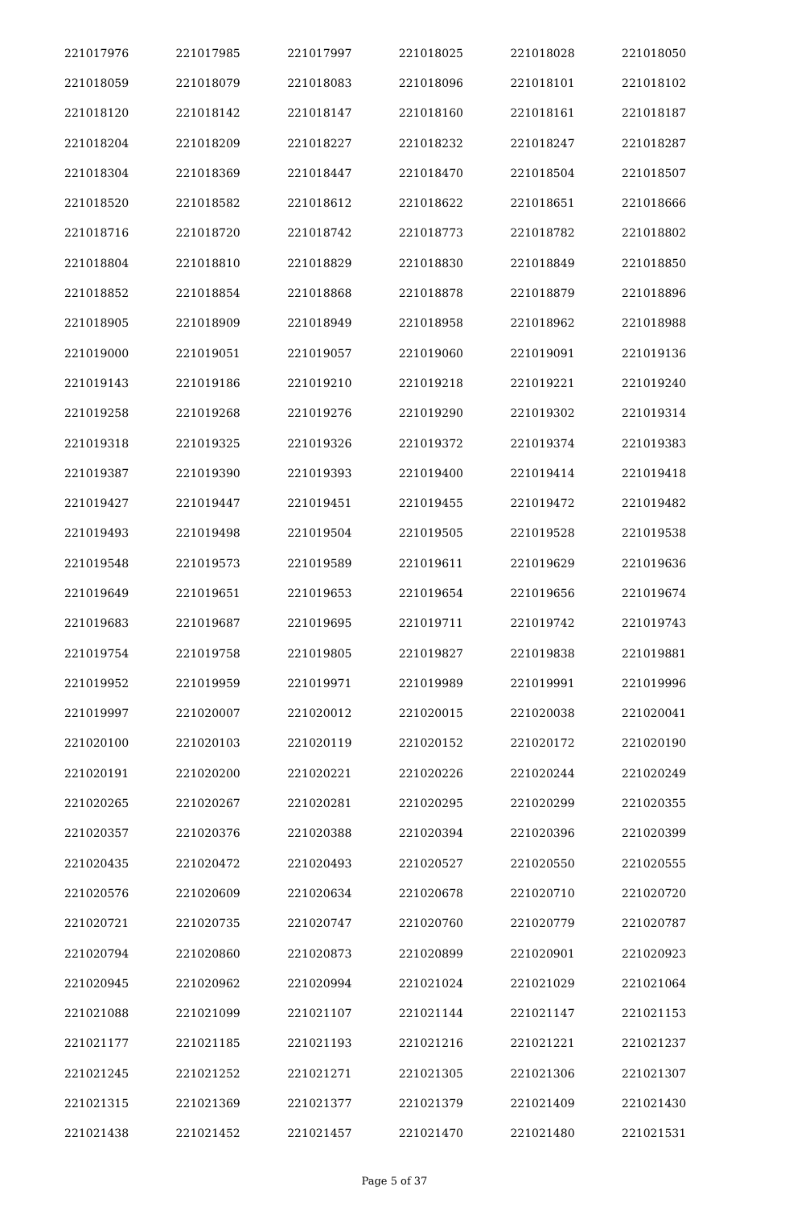| 221017976 | 221017985 | 221017997 | 221018025 | 221018028 | 221018050 |
| 221018059 | 221018079 | 221018083 | 221018096 | 221018101 | 221018102 |
| 221018120 | 221018142 | 221018147 | 221018160 | 221018161 | 221018187 |
| 221018204 | 221018209 | 221018227 | 221018232 | 221018247 | 221018287 |
| 221018304 | 221018369 | 221018447 | 221018470 | 221018504 | 221018507 |
| 221018520 | 221018582 | 221018612 | 221018622 | 221018651 | 221018666 |
| 221018716 | 221018720 | 221018742 | 221018773 | 221018782 | 221018802 |
| 221018804 | 221018810 | 221018829 | 221018830 | 221018849 | 221018850 |
| 221018852 | 221018854 | 221018868 | 221018878 | 221018879 | 221018896 |
| 221018905 | 221018909 | 221018949 | 221018958 | 221018962 | 221018988 |
| 221019000 | 221019051 | 221019057 | 221019060 | 221019091 | 221019136 |
| 221019143 | 221019186 | 221019210 | 221019218 | 221019221 | 221019240 |
| 221019258 | 221019268 | 221019276 | 221019290 | 221019302 | 221019314 |
| 221019318 | 221019325 | 221019326 | 221019372 | 221019374 | 221019383 |
| 221019387 | 221019390 | 221019393 | 221019400 | 221019414 | 221019418 |
| 221019427 | 221019447 | 221019451 | 221019455 | 221019472 | 221019482 |
| 221019493 | 221019498 | 221019504 | 221019505 | 221019528 | 221019538 |
| 221019548 | 221019573 | 221019589 | 221019611 | 221019629 | 221019636 |
| 221019649 | 221019651 | 221019653 | 221019654 | 221019656 | 221019674 |
| 221019683 | 221019687 | 221019695 | 221019711 | 221019742 | 221019743 |
| 221019754 | 221019758 | 221019805 | 221019827 | 221019838 | 221019881 |
| 221019952 | 221019959 | 221019971 | 221019989 | 221019991 | 221019996 |
| 221019997 | 221020007 | 221020012 | 221020015 | 221020038 | 221020041 |
| 221020100 | 221020103 | 221020119 | 221020152 | 221020172 | 221020190 |
| 221020191 | 221020200 | 221020221 | 221020226 | 221020244 | 221020249 |
| 221020265 | 221020267 | 221020281 | 221020295 | 221020299 | 221020355 |
| 221020357 | 221020376 | 221020388 | 221020394 | 221020396 | 221020399 |
| 221020435 | 221020472 | 221020493 | 221020527 | 221020550 | 221020555 |
| 221020576 | 221020609 | 221020634 | 221020678 | 221020710 | 221020720 |
| 221020721 | 221020735 | 221020747 | 221020760 | 221020779 | 221020787 |
| 221020794 | 221020860 | 221020873 | 221020899 | 221020901 | 221020923 |
| 221020945 | 221020962 | 221020994 | 221021024 | 221021029 | 221021064 |
| 221021088 | 221021099 | 221021107 | 221021144 | 221021147 | 221021153 |
| 221021177 | 221021185 | 221021193 | 221021216 | 221021221 | 221021237 |
| 221021245 | 221021252 | 221021271 | 221021305 | 221021306 | 221021307 |
| 221021315 | 221021369 | 221021377 | 221021379 | 221021409 | 221021430 |
| 221021438 | 221021452 | 221021457 | 221021470 | 221021480 | 221021531 |
Page 5 of 37